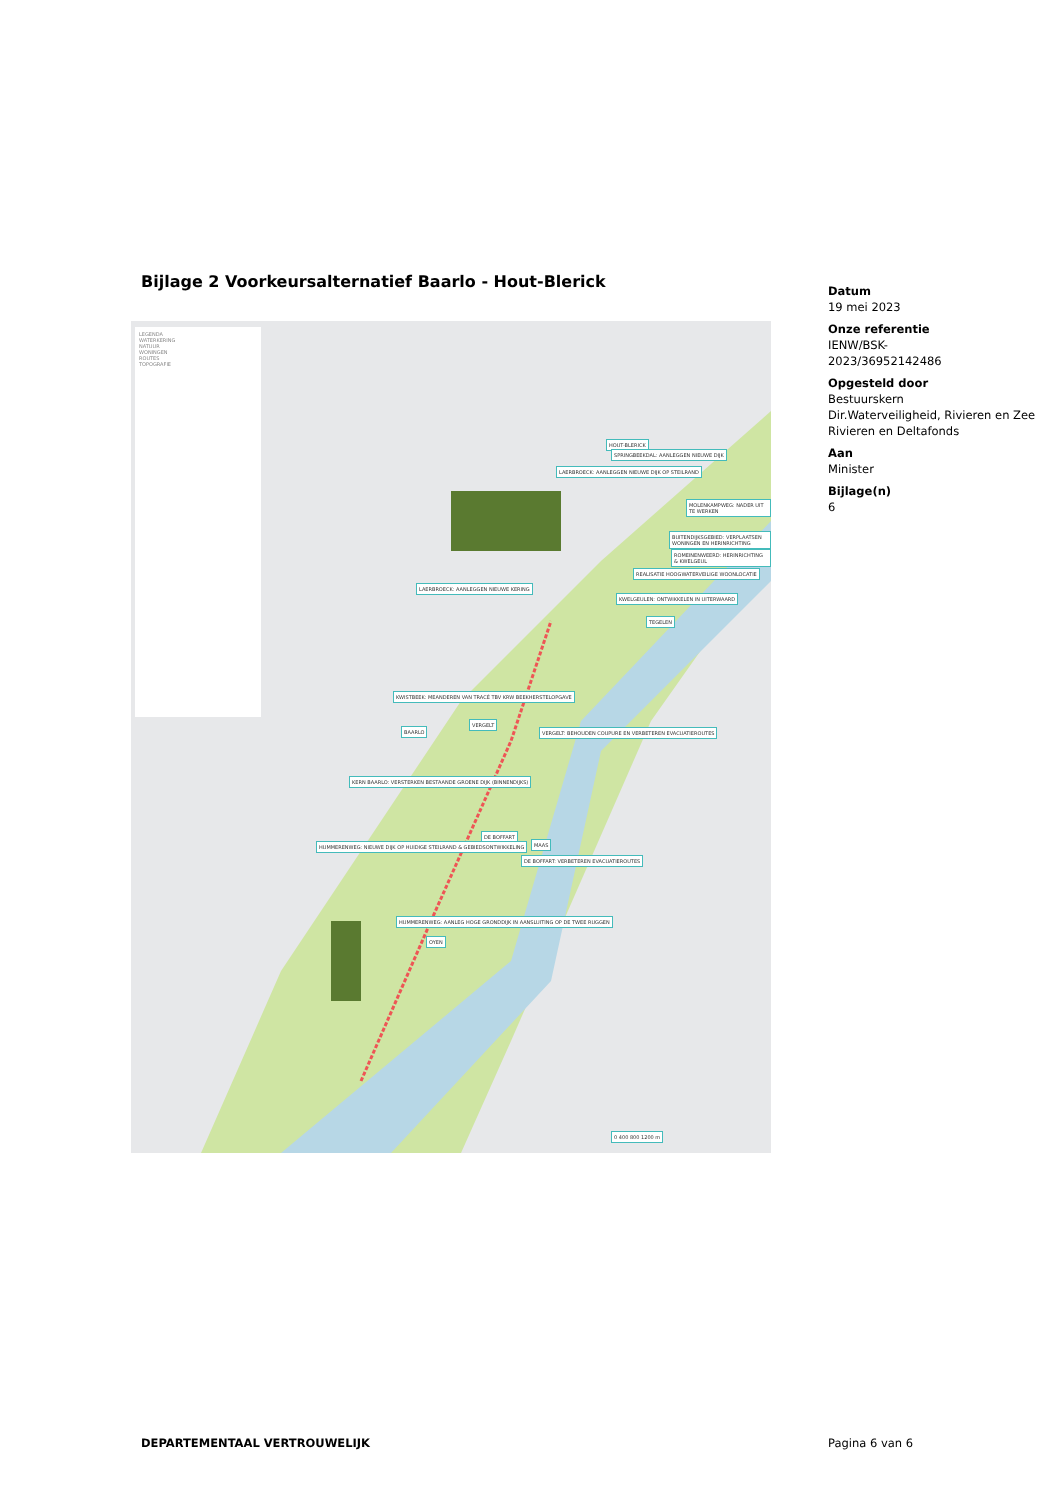Bijlage 2 Voorkeursalternatief Baarlo - Hout-Blerick
LEGENDA
WATERKERING
NATUUR
WONINGEN
ROUTES
TOPOGRAFIE
HOUT-BLERICK
SPRINGBEEKDAL: AANLEGGEN NIEUWE DIJK
LAERBROECK: AANLEGGEN NIEUWE DIJK OP STEILRAND
MOLENKAMPWEG: NADER UIT TE WERKEN
BUITENDIJKSGEBIED: VERPLAATSEN WONINGEN EN HERINRICHTING
ROMEINENWEERD: HERINRICHTING & KWELGEUL
REALISATIE HOOGWATERVEILIGE WOONLOCATIE
LAERBROECK: AANLEGGEN NIEUWE KERING
KWELGEULEN: ONTWIKKELEN IN UITERWAARD
TEGELEN
KWISTBEEK: MEANDEREN VAN TRACÉ TBV KRW BEEKHERSTELOPGAVE
BAARLO
VERGELT
VERGELT: BEHOUDEN COUPURE EN VERBETEREN EVACUATIEROUTES
KERN BAARLO: VERSTERKEN BESTAANDE GROENE DIJK (BINNENDIJKS)
DE BOFFART
HUMMERENWEG: NIEUWE DIJK OP HUIDIGE STEILRAND & GEBIEDSONTWIKKELING
DE BOFFART: VERBETEREN EVACUATIEROUTES
HUMMERENWEG: AANLEG HOGE GRONDDIJK IN AANSLUITING OP DE TWEE RUGGEN
OYEN
MAAS
0 400 800 1200 m
Datum
19 mei 2023
Onze referentie
IENW/BSK-
2023/36952142486
Opgesteld door
Bestuurskern
Dir.Waterveiligheid, Rivieren en Zee
Rivieren en Deltafonds
Aan
Minister
Bijlage(n)
6
DEPARTEMENTAAL VERTROUWELIJK Pagina 6 van 6